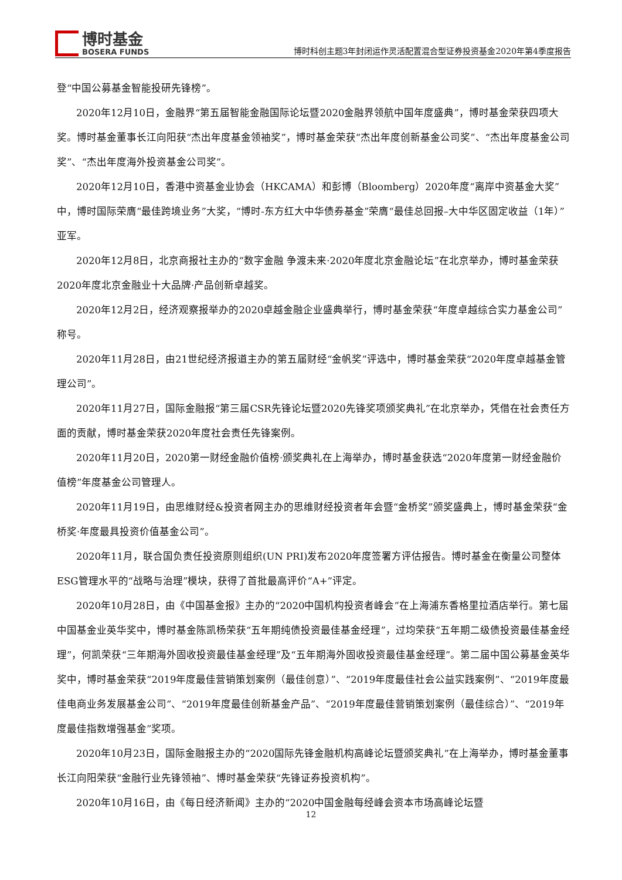博时基金
BOSERA FUNDS
博时科创主题3年封闭运作灵活配置混合型证券投资基金2020年第4季度报告
登“中国公募基金智能投研先锋榜”。
2020年12月10日，金融界“第五届智能金融国际论坛暨2020金融界领航中国年度盛典”，博时基金荣获四项大奖。博时基金董事长江向阳获“杰出年度基金领袖奖”，博时基金荣获“杰出年度创新基金公司奖”、“杰出年度基金公司奖”、“杰出年度海外投资基金公司奖”。
2020年12月10日，香港中资基金业协会（HKCAMA）和彭博（Bloomberg）2020年度“离岸中资基金大奖”中，博时国际荣膺“最佳跨境业务”大奖，“博时-东方红大中华债券基金”荣膺“最佳总回报–大中华区固定收益（1年）”亚军。
2020年12月8日，北京商报社主办的“数字金融 争渡未来·2020年度北京金融论坛”在北京举办，博时基金荣获2020年度北京金融业十大品牌·产品创新卓越奖。
2020年12月2日，经济观察报举办的2020卓越金融企业盛典举行，博时基金荣获“年度卓越综合实力基金公司”称号。
2020年11月28日，由21世纪经济报道主办的第五届财经“金帆奖”评选中，博时基金荣获“2020年度卓越基金管理公司”。
2020年11月27日，国际金融报“第三届CSR先锋论坛暨2020先锋奖项颁奖典礼”在北京举办，凭借在社会责任方面的贡献，博时基金荣获2020年度社会责任先锋案例。
2020年11月20日，2020第一财经金融价值榜·颁奖典礼在上海举办，博时基金获选“2020年度第一财经金融价值榜”年度基金公司管理人。
2020年11月19日，由思维财经&投资者网主办的思维财经投资者年会暨“金桥奖”颁奖盛典上，博时基金荣获“金桥奖·年度最具投资价值基金公司”。
2020年11月，联合国负责任投资原则组织(UN PRI)发布2020年度签署方评估报告。博时基金在衡量公司整体ESG管理水平的“战略与治理”模块，获得了首批最高评价“A+”评定。
2020年10月28日，由《中国基金报》主办的“2020中国机构投资者峰会”在上海浦东香格里拉酒店举行。第七届中国基金业英华奖中，博时基金陈凯杨荣获“五年期纯债投资最佳基金经理”，过均荣获“五年期二级债投资最佳基金经理”，何凯荣获“三年期海外固收投资最佳基金经理”及“五年期海外固收投资最佳基金经理”。第二届中国公募基金英华奖中，博时基金荣获“2019年度最佳营销策划案例（最佳创意）”、“2019年度最佳社会公益实践案例”、“2019年度最佳电商业务发展基金公司”、“2019年度最佳创新基金产品”、“2019年度最佳营销策划案例（最佳综合）”、“2019年度最佳指数增强基金”奖项。
2020年10月23日，国际金融报主办的“2020国际先锋金融机构高峰论坛暨颁奖典礼”在上海举办，博时基金董事长江向阳荣获“金融行业先锋领袖”、博时基金荣获“先锋证券投资机构”。
2020年10月16日，由《每日经济新闻》主办的“2020中国金融每经峰会资本市场高峰论坛暨
12